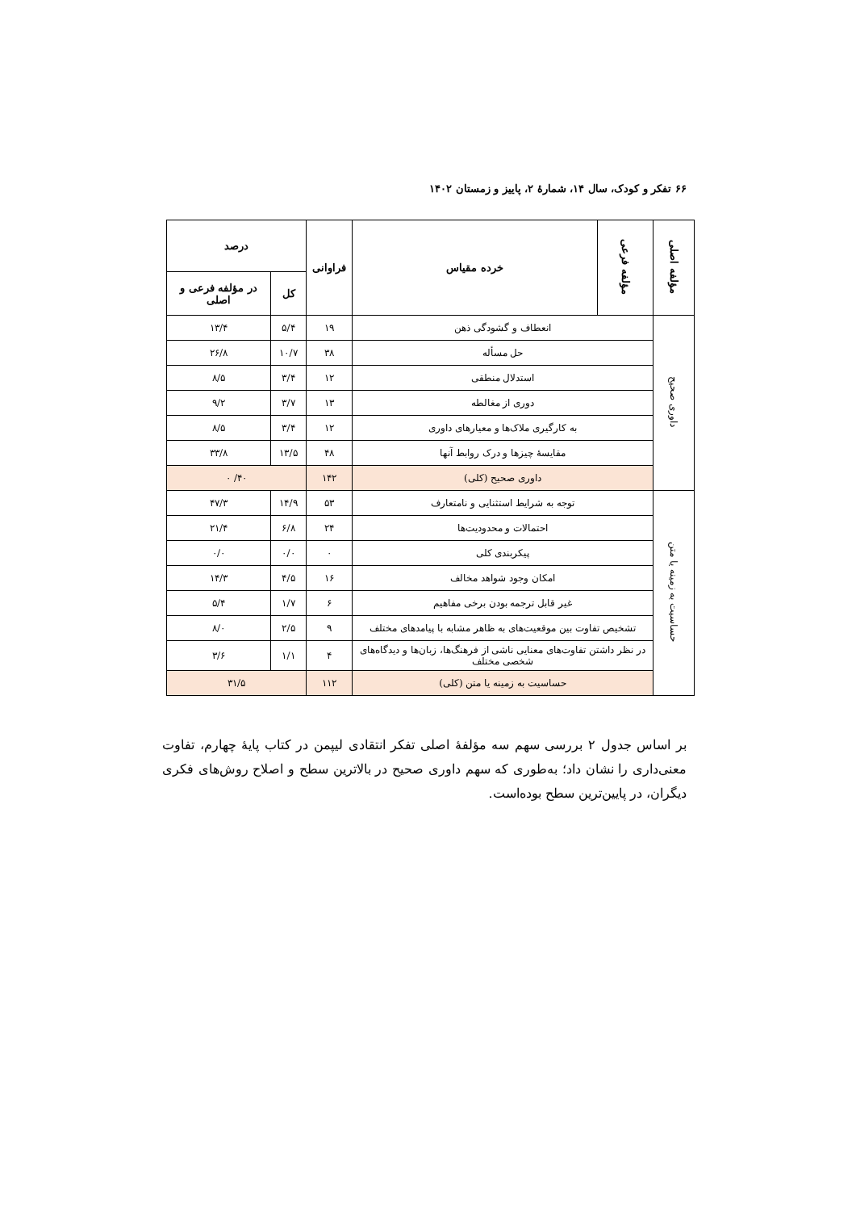۶۶ تفکر و کودک، سال ۱۴، شمارهٔ ۲، پاییز و زمستان ۱۴۰۲
| مؤلفه اصلی | مؤلفه فرعی | خرده مقیاس | فراوانی | درصد | |
| --- | --- | --- | --- | --- | --- |
| | | | | کل | در مؤلفه فرعی و اصلی |
| داوری صحیح | انعطاف و گشودگی ذهن | | ۱۹ | ۵/۴ | ۱۳/۴ |
| | حل مسأله | | ۳۸ | ۱۰/۷ | ۲۶/۸ |
| | استدلال منطقی | | ۱۲ | ۳/۴ | ۸/۵ |
| | دوری از مغالطه | | ۱۳ | ۳/۷ | ۹/۲ |
| | به کارگیری ملاک‌ها و معیارهای داوری | | ۱۲ | ۳/۴ | ۸/۵ |
| | مقایسهٔ چیزها و درک روابط آنها | | ۴۸ | ۱۳/۵ | ۳۳/۸ |
| | داوری صحیح (کلی) | | ۱۴۲ | ۴۰/ ۰ | |
| حساسیت به زمینه یا متن | توجه به شرایط استثنایی و نامتعارف | | ۵۳ | ۱۴/۹ | ۴۷/۳ |
| | احتمالات و محدودیت‌ها | | ۲۴ | ۶/۸ | ۲۱/۴ |
| | پیکربندی کلی | | ۰ | ۰/۰ | ۰/۰ |
| | امکان وجود شواهد مخالف | | ۱۶ | ۴/۵ | ۱۴/۳ |
| | غیر قابل ترجمه بودن برخی مفاهیم | | ۶ | ۱/۷ | ۵/۴ |
| | تشخیص تفاوت بین موقعیت‌های به ظاهر مشابه با پیامدهای مختلف | | ۹ | ۲/۵ | ۸/۰ |
| | در نظر داشتن تفاوت‌های معنایی ناشی از فرهنگ‌ها، زبان‌ها و دیدگاه‌های شخصی مختلف | | ۴ | ۱/۱ | ۳/۶ |
| | حساسیت به زمینه یا متن (کلی) | | ۱۱۲ | ۳۱/۵ | |
بر اساس جدول ۲ بررسی سهم سه مؤلفهٔ اصلی تفکر انتقادی لیپمن در کتاب پایهٔ چهارم، تفاوت معنی‌داری را نشان داد؛ به‌طوری که سهم داوری صحیح در بالاترین سطح و اصلاح روش‌های فکری دیگران، در پایین‌ترین سطح بوده‌است.